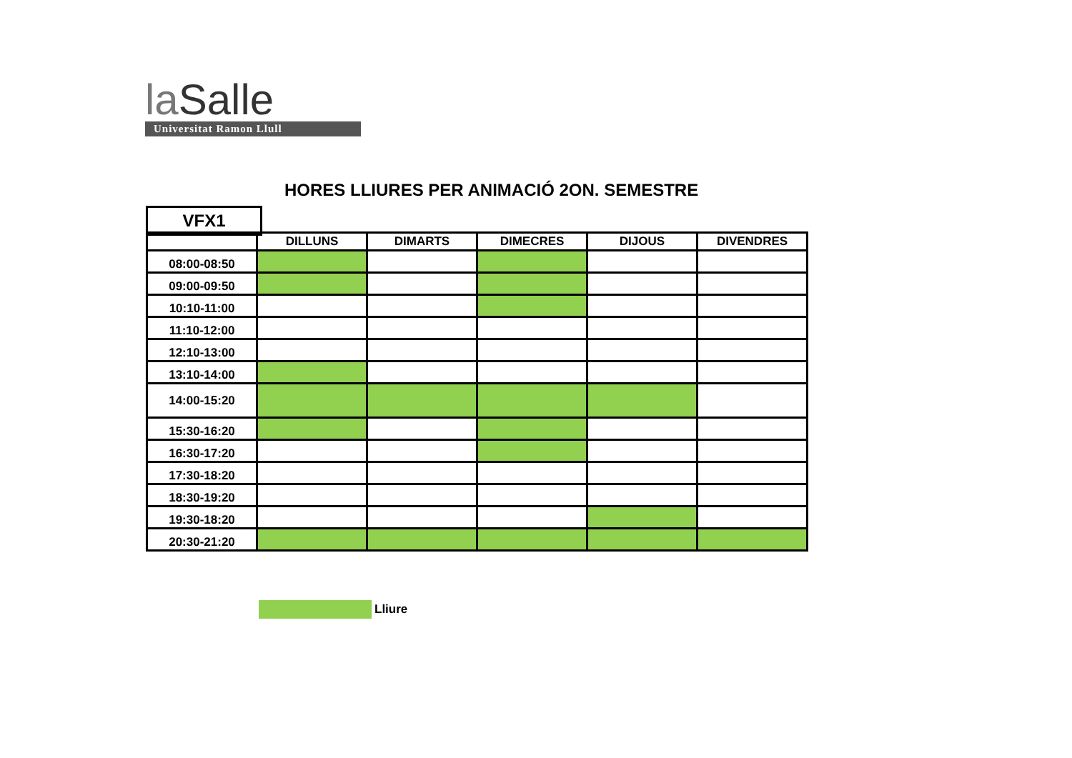la Salle
Universitat Ramon Llull
HORES LLIURES PER ANIMACIÓ 2ON. SEMESTRE
VFX1
| | DILLUNS | DIMARTS | DIMECRES | DIJOUS | DIVENDRES |
| --- | --- | --- | --- | --- | --- |
| 08:00-08:50 | | | | | |
| 09:00-09:50 | | | | | |
| 10:10-11:00 | | | | | |
| 11:10-12:00 | | | | | |
| 12:10-13:00 | | | | | |
| 13:10-14:00 | | | | | |
| 14:00-15:20 | | | | | |
| 15:30-16:20 | | | | | |
| 16:30-17:20 | | | | | |
| 17:30-18:20 | | | | | |
| 18:30-19:20 | | | | | |
| 19:30-18:20 | | | | | |
| 20:30-21:20 | | | | | |
Lliure